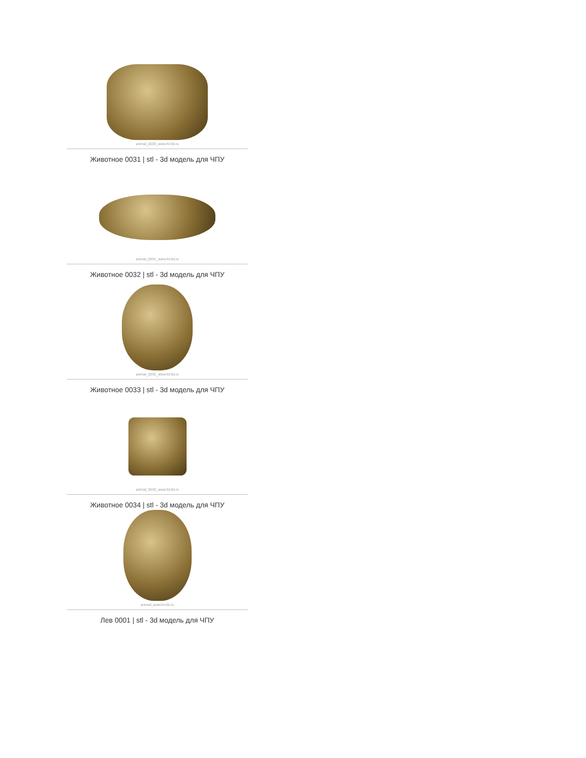animal_0029_www.for3d.ru
Животное 0031 | stl - 3d модель для ЧПУ
animal_0031_www.for3d.ru
Животное 0032 | stl - 3d модель для ЧПУ
animal_0032_www.for3d.ru
Животное 0033 | stl - 3d модель для ЧПУ
animal_0033_www.for3d.ru
Животное 0034 | stl - 3d модель для ЧПУ
animal_www.for3d.ru
Лев 0001 | stl - 3d модель для ЧПУ